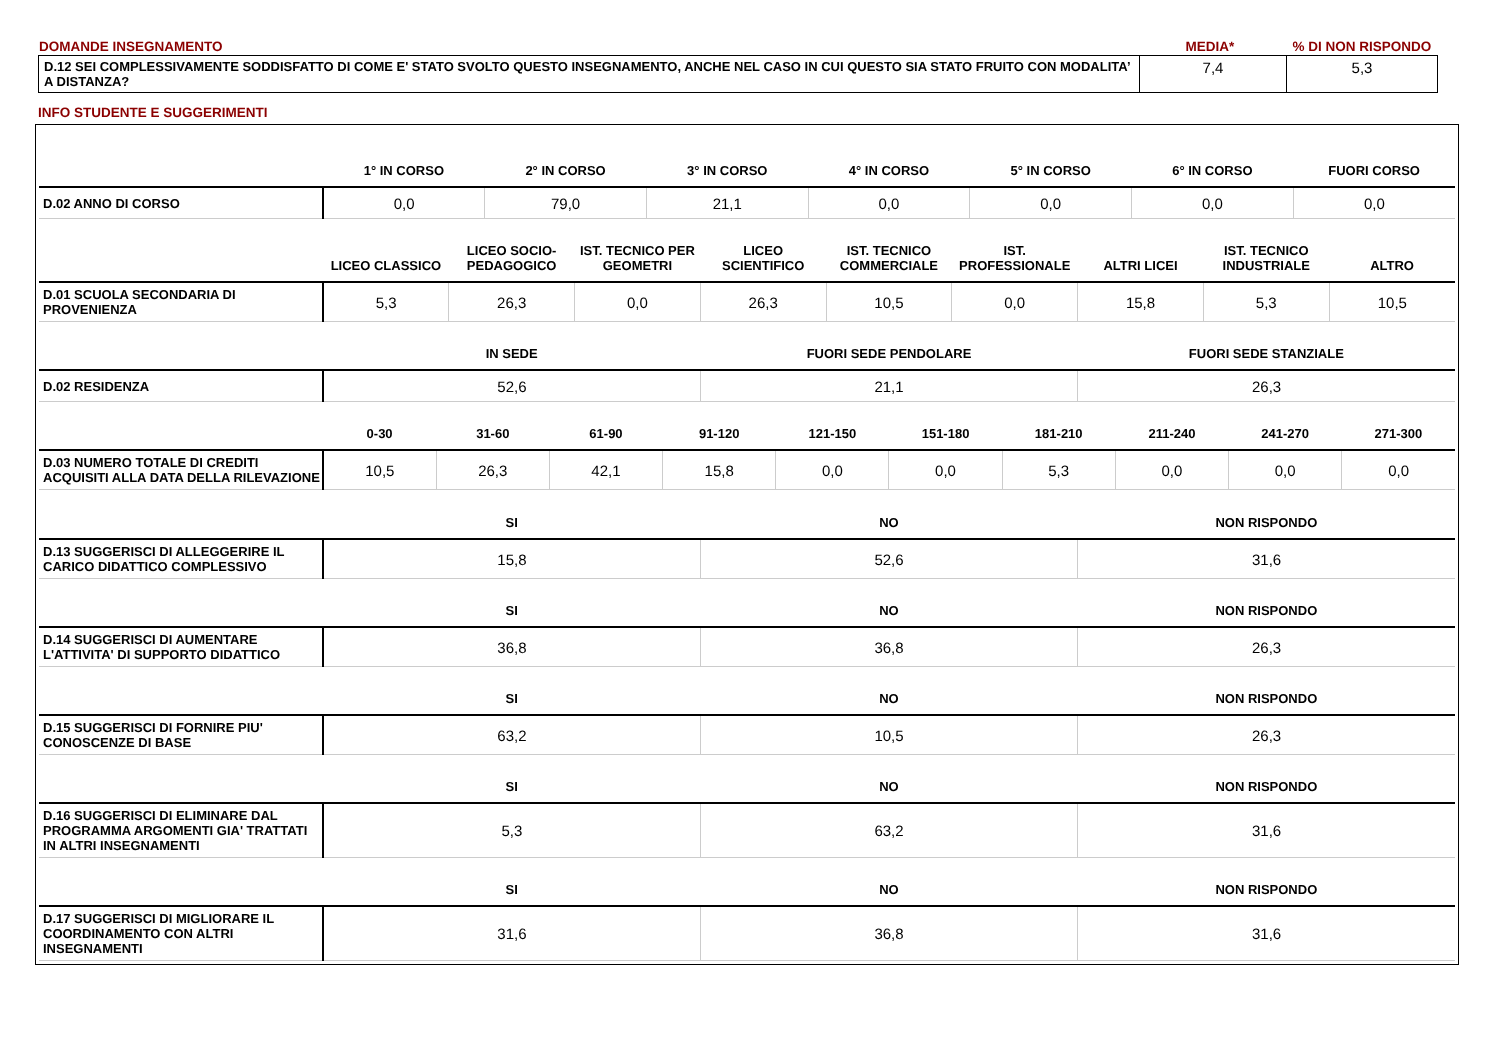| DOMANDE INSEGNAMENTO | MEDIA* | % DI NON RISPONDO |
| D.12 SEI COMPLESSIVAMENTE SODDISFATTO DI COME E' STATO SVOLTO QUESTO INSEGNAMENTO, ANCHE NEL CASO IN CUI QUESTO SIA STATO FRUITO CON MODALITA’ A DISTANZA? | 7,4 | 5,3 |
INFO STUDENTE E SUGGERIMENTI
| | 1° IN CORSO | 2° IN CORSO | 3° IN CORSO | 4° IN CORSO | 5° IN CORSO | 6° IN CORSO | FUORI CORSO |
| --- | --- | --- | --- | --- | --- | --- | --- |
| D.02 ANNO DI CORSO | 0,0 | 79,0 | 21,1 | 0,0 | 0,0 | 0,0 | 0,0 |
| | LICEO CLASSICO | LICEO SOCIO-PEDAGOGICO | IST. TECNICO PER GEOMETRI | LICEO SCIENTIFICO | IST. TECNICO COMMERCIALE | IST. PROFESSIONALE | ALTRI LICEI | IST. TECNICO INDUSTRIALE | ALTRO |
| --- | --- | --- | --- | --- | --- | --- | --- | --- | --- |
| D.01 SCUOLA SECONDARIA DI PROVENIENZA | 5,3 | 26,3 | 0,0 | 26,3 | 10,5 | 0,0 | 15,8 | 5,3 | 10,5 |
| | IN SEDE | FUORI SEDE PENDOLARE | FUORI SEDE STANZIALE |
| --- | --- | --- | --- |
| D.02 RESIDENZA | 52,6 | 21,1 | 26,3 |
| | 0-30 | 31-60 | 61-90 | 91-120 | 121-150 | 151-180 | 181-210 | 211-240 | 241-270 | 271-300 |
| --- | --- | --- | --- | --- | --- | --- | --- | --- | --- | --- |
| D.03 NUMERO TOTALE DI CREDITI ACQUISITI ALLA DATA DELLA RILEVAZIONE | 10,5 | 26,3 | 42,1 | 15,8 | 0,0 | 0,0 | 5,3 | 0,0 | 0,0 | 0,0 |
| | SI | NO | NON RISPONDO |
| --- | --- | --- | --- |
| D.13 SUGGERISCI DI ALLEGGERIRE IL CARICO DIDATTICO COMPLESSIVO | 15,8 | 52,6 | 31,6 |
| | SI | NO | NON RISPONDO |
| --- | --- | --- | --- |
| D.14 SUGGERISCI DI AUMENTARE L'ATTIVITA' DI SUPPORTO DIDATTICO | 36,8 | 36,8 | 26,3 |
| | SI | NO | NON RISPONDO |
| --- | --- | --- | --- |
| D.15 SUGGERISCI DI FORNIRE PIU' CONOSCENZE DI BASE | 63,2 | 10,5 | 26,3 |
| | SI | NO | NON RISPONDO |
| --- | --- | --- | --- |
| D.16 SUGGERISCI DI ELIMINARE DAL PROGRAMMA ARGOMENTI GIA' TRATTATI IN ALTRI INSEGNAMENTI | 5,3 | 63,2 | 31,6 |
| | SI | NO | NON RISPONDO |
| --- | --- | --- | --- |
| D.17 SUGGERISCI DI MIGLIORARE IL COORDINAMENTO CON ALTRI INSEGNAMENTI | 31,6 | 36,8 | 31,6 |